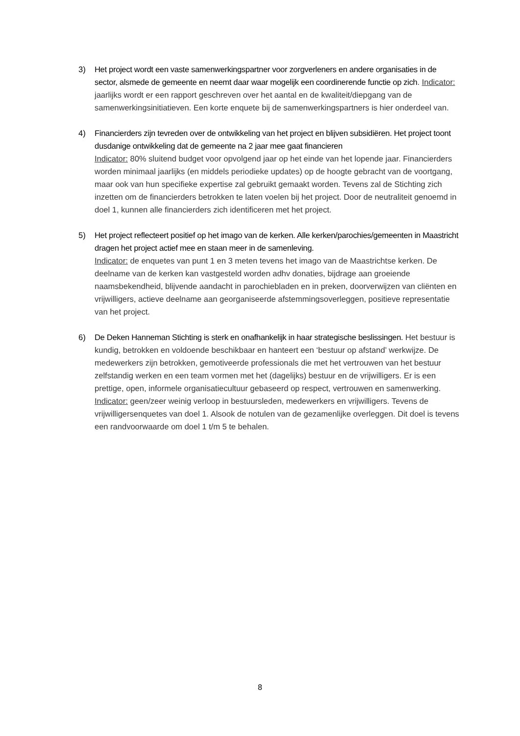3) Het project wordt een vaste samenwerkingspartner voor zorgverleners en andere organisaties in de sector, alsmede de gemeente en neemt daar waar mogelijk een coordinerende functie op zich. Indicator: jaarlijks wordt er een rapport geschreven over het aantal en de kwaliteit/diepgang van de samenwerkingsinitiatieven. Een korte enquete bij de samenwerkingspartners is hier onderdeel van.
4) Financierders zijn tevreden over de ontwikkeling van het project en blijven subsidiëren. Het project toont dusdanige ontwikkeling dat de gemeente na 2 jaar mee gaat financieren
Indicator: 80% sluitend budget voor opvolgend jaar op het einde van het lopende jaar. Financierders worden minimaal jaarlijks (en middels periodieke updates) op de hoogte gebracht van de voortgang, maar ook van hun specifieke expertise zal gebruikt gemaakt worden. Tevens zal de Stichting zich inzetten om de financierders betrokken te laten voelen bij het project. Door de neutraliteit genoemd in doel 1, kunnen alle financierders zich identificeren met het project.
5) Het project reflecteert positief op het imago van de kerken. Alle kerken/parochies/gemeenten in Maastricht dragen het project actief mee en staan meer in de samenleving.
Indicator: de enquetes van punt 1 en 3 meten tevens het imago van de Maastrichtse kerken. De deelname van de kerken kan vastgesteld worden adhv donaties, bijdrage aan groeiende naamsbekendheid, blijvende aandacht in parochiebladen en in preken, doorverwijzen van cliënten en vrijwilligers, actieve deelname aan georganiseerde afstemmingsoverleggen, positieve representatie van het project.
6) De Deken Hanneman Stichting is sterk en onafhankelijk in haar strategische beslissingen. Het bestuur is kundig, betrokken en voldoende beschikbaar en hanteert een ‘bestuur op afstand’ werkwijze. De medewerkers zijn betrokken, gemotiveerde professionals die met het vertrouwen van het bestuur zelfstandig werken en een team vormen met het (dagelijks) bestuur en de vrijwilligers. Er is een prettige, open, informele organisatiecultuur gebaseerd op respect, vertrouwen en samenwerking. Indicator: geen/zeer weinig verloop in bestuursleden, medewerkers en vrijwilligers. Tevens de vrijwilligersenquetes van doel 1. Alsook de notulen van de gezamenlijke overleggen. Dit doel is tevens een randvoorwaarde om doel 1 t/m 5 te behalen.
8